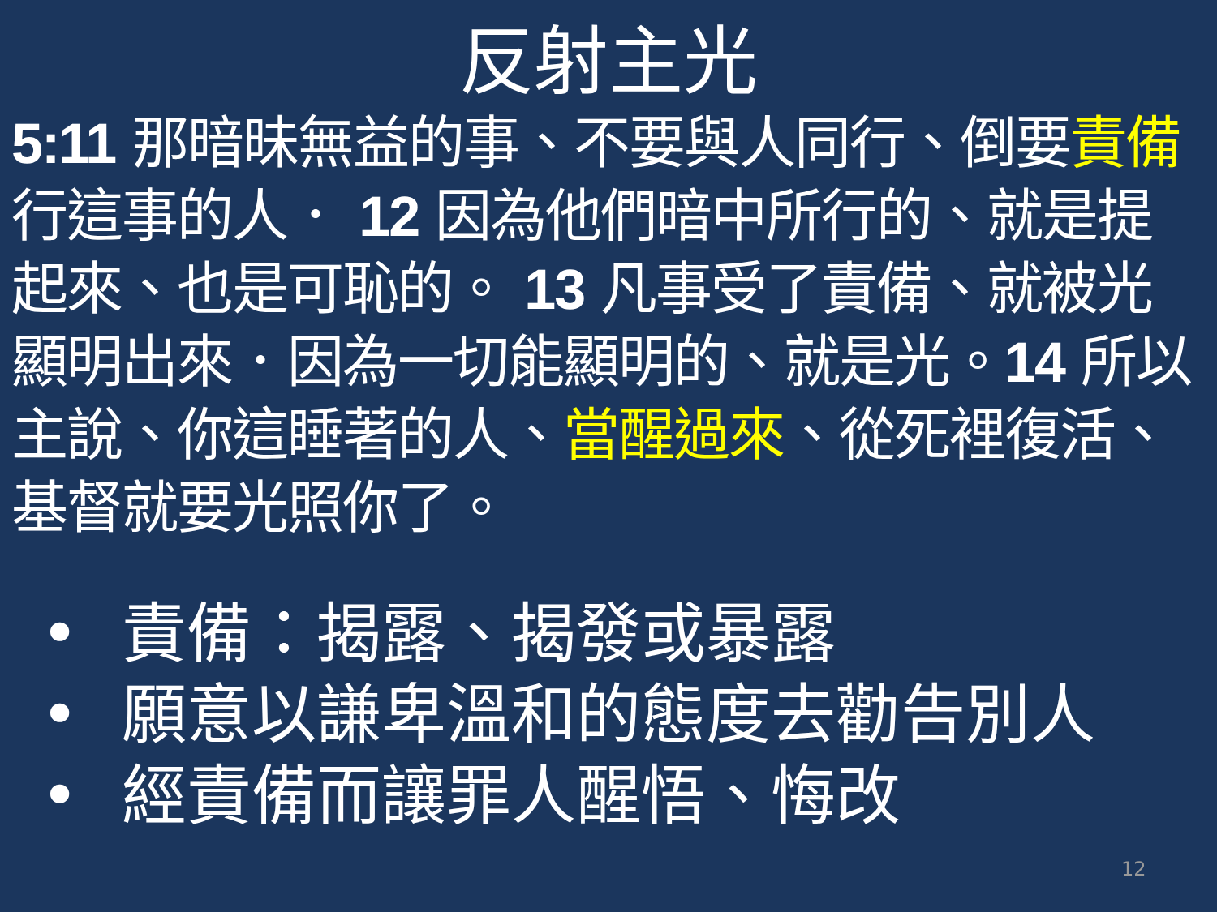反射主光
5:11 那暗昧無益的事、不要與人同行、倒要責備行這事的人． 12 因為他們暗中所行的、就是提起來、也是可恥的。 13 凡事受了責備、就被光顯明出來．因為一切能顯明的、就是光。14 所以主說、你這睡著的人、當醒過來、從死裡復活、基督就要光照你了。
• 責備：揭露、揭發或暴露
• 願意以謙卑溫和的態度去勸告別人
• 經責備而讓罪人醒悟、悔改
12